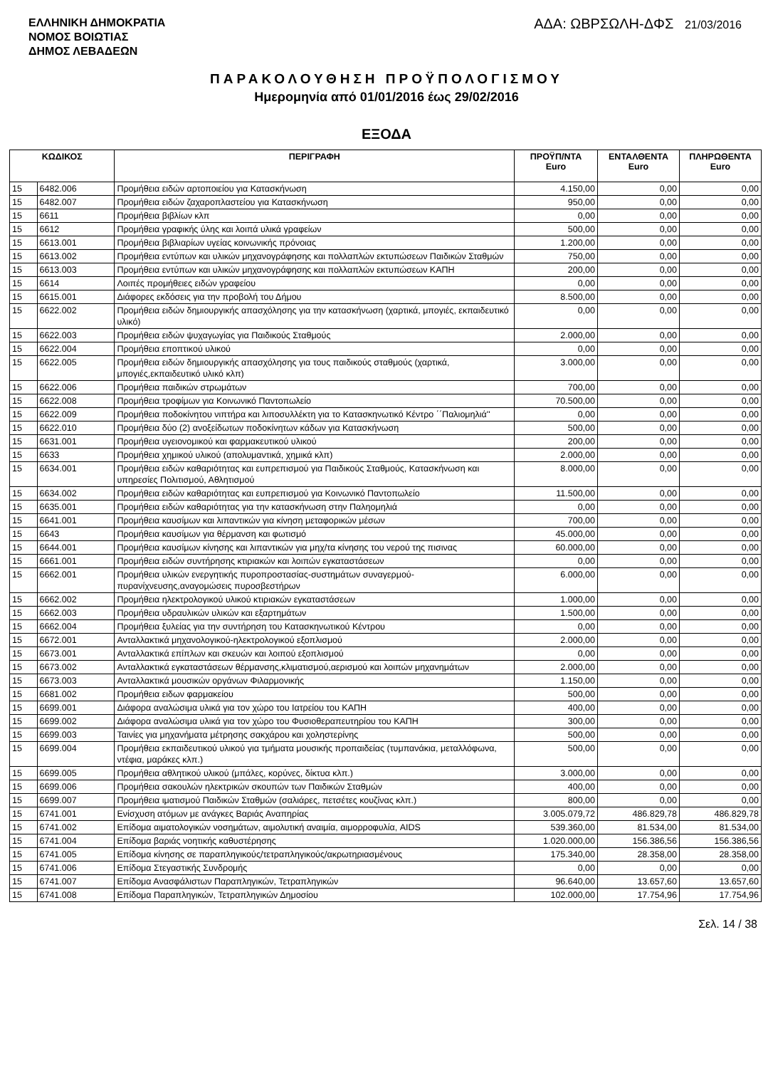ΕΛΛΗΝΙΚΗ ΔΗΜΟΚΡΑΤΙΑ
ΝΟΜΟΣ ΒΟΙΩΤΙΑΣ
ΔΗΜΟΣ ΛΕΒΑΔΕΩΝ
ΑΔΑ: ΩΒΡΣΩΛΗ-ΔΦΣ 21/03/2016
ΠΑΡΑΚΟΛΟΥΘΗΣΗ ΠΡΟΫΠΟΛΟΓΙΣΜΟΥ
Ημερομηνία από 01/01/2016 έως 29/02/2016
ΕΞΟΔΑ
| ΚΩΔΙΚΟΣ | | ΠΕΡΙΓΡΑΦΗ | ΠΡΟΫΠ/ΝΤΑ Euro | ΕΝΤΑΛΘΕΝΤΑ Euro | ΠΛΗΡΩΘΕΝΤΑ Euro |
| --- | --- | --- | --- | --- | --- |
| 15 | 6482.006 | Προμήθεια ειδών αρτοποιείου για Κατασκήνωση | 4.150,00 | 0,00 | 0,00 |
| 15 | 6482.007 | Προμήθεια ειδών ζαχαροπλαστείου για Κατασκήνωση | 950,00 | 0,00 | 0,00 |
| 15 | 6611 | Προμήθεια βιβλίων κλπ | 0,00 | 0,00 | 0,00 |
| 15 | 6612 | Προμήθεια γραφικής ύλης και λοιπά υλικά γραφείων | 500,00 | 0,00 | 0,00 |
| 15 | 6613.001 | Προμήθεια βιβλιαρίων υγείας κοινωνικής πρόνοιας | 1.200,00 | 0,00 | 0,00 |
| 15 | 6613.002 | Προμήθεια εντύπων και υλικών μηχανογράφησης και πολλαπλών εκτυπώσεων Παιδικών Σταθμών | 750,00 | 0,00 | 0,00 |
| 15 | 6613.003 | Προμήθεια εντύπων και υλικών μηχανογράφησης και πολλαπλών εκτυπώσεων ΚΑΠΗ | 200,00 | 0,00 | 0,00 |
| 15 | 6614 | Λοιπές προμήθειες ειδών γραφείου | 0,00 | 0,00 | 0,00 |
| 15 | 6615.001 | Διάφορες εκδόσεις για την προβολή του Δήμου | 8.500,00 | 0,00 | 0,00 |
| 15 | 6622.002 | Προμήθεια ειδών δημιουργικής απασχόλησης για την κατασκήνωση (χαρτικά, μπογιές, εκπαιδευτικό υλικό) | 0,00 | 0,00 | 0,00 |
| 15 | 6622.003 | Προμήθεια ειδών ψυχαγωγίας για Παιδικούς Σταθμούς | 2.000,00 | 0,00 | 0,00 |
| 15 | 6622.004 | Προμήθεια εποπτικού υλικού | 0,00 | 0,00 | 0,00 |
| 15 | 6622.005 | Προμήθεια ειδών δημιουργικής απασχόλησης για τους παιδικούς σταθμούς (χαρτικά, μπογιές,εκπαιδευτικό υλικό κλπ) | 3.000,00 | 0,00 | 0,00 |
| 15 | 6622.006 | Προμήθεια παιδικών στρωμάτων | 700,00 | 0,00 | 0,00 |
| 15 | 6622.008 | Προμήθεια τροφίμων για Κοινωνικό Παντοπωλείο | 70.500,00 | 0,00 | 0,00 |
| 15 | 6622.009 | Προμήθεια ποδοκίνητου νιπτήρα και λιποσυλλέκτη για το Κατασκηνωτικό Κέντρο ΄΄Παλιομηλιά'' | 0,00 | 0,00 | 0,00 |
| 15 | 6622.010 | Προμήθεια δύο (2) ανοξείδωτων ποδοκίνητων κάδων για Κατασκήνωση | 500,00 | 0,00 | 0,00 |
| 15 | 6631.001 | Προμήθεια υγειονομικού και φαρμακευτικού υλικού | 200,00 | 0,00 | 0,00 |
| 15 | 6633 | Προμήθεια χημικού υλικού (απολυμαντικά, χημικά κλπ) | 2.000,00 | 0,00 | 0,00 |
| 15 | 6634.001 | Προμήθεια ειδών καθαριότητας και ευπρεπισμού για Παιδικούς Σταθμούς, Κατασκήνωση και υπηρεσίες Πολιτισμού, Αθλητισμού | 8.000,00 | 0,00 | 0,00 |
| 15 | 6634.002 | Προμήθεια ειδών καθαριότητας και ευπρεπισμού για Κοινωνικό Παντοπωλείο | 11.500,00 | 0,00 | 0,00 |
| 15 | 6635.001 | Προμήθεια ειδών καθαριότητας για την κατασκήνωση στην Παληομηλιά | 0,00 | 0,00 | 0,00 |
| 15 | 6641.001 | Προμήθεια καυσίμων και λιπαντικών για κίνηση μεταφορικών μέσων | 700,00 | 0,00 | 0,00 |
| 15 | 6643 | Προμήθεια καυσίμων για θέρμανση και φωτισμό | 45.000,00 | 0,00 | 0,00 |
| 15 | 6644.001 | Προμήθεια καυσίμων κίνησης και λιπαντικών για μηχ/τα κίνησης του νερού της πισινας | 60.000,00 | 0,00 | 0,00 |
| 15 | 6661.001 | Προμήθεια ειδών συντήρησης κτιριακών και λοιπών εγκαταστάσεων | 0,00 | 0,00 | 0,00 |
| 15 | 6662.001 | Προμήθεια υλικών ενεργητικής πυροπροστασίας-συστημάτων συναγερμού-πυρανίχνευσης,αναγομώσεις πυροσβεστήρων | 6.000,00 | 0,00 | 0,00 |
| 15 | 6662.002 | Προμήθεια ηλεκτρολογικού υλικού κτιριακών εγκαταστάσεων | 1.000,00 | 0,00 | 0,00 |
| 15 | 6662.003 | Προμήθεια υδραυλικών υλικών και εξαρτημάτων | 1.500,00 | 0,00 | 0,00 |
| 15 | 6662.004 | Προμήθεια ξυλείας για την συντήρηση του Κατασκηνωτικού Κέντρου | 0,00 | 0,00 | 0,00 |
| 15 | 6672.001 | Ανταλλακτικά μηχανολογικού-ηλεκτρολογικού εξοπλισμού | 2.000,00 | 0,00 | 0,00 |
| 15 | 6673.001 | Ανταλλακτικά επίπλων και σκευών και λοιπού εξοπλισμού | 0,00 | 0,00 | 0,00 |
| 15 | 6673.002 | Ανταλλακτικά εγκαταστάσεων θέρμανσης,κλιματισμού,αερισμού και λοιπών μηχανημάτων | 2.000,00 | 0,00 | 0,00 |
| 15 | 6673.003 | Ανταλλακτικά μουσικών οργάνων Φιλαρμονικής | 1.150,00 | 0,00 | 0,00 |
| 15 | 6681.002 | Προμήθεια ειδων φαρμακείου | 500,00 | 0,00 | 0,00 |
| 15 | 6699.001 | Διάφορα αναλώσιμα υλικά για τον χώρο του Ιατρείου του ΚΑΠΗ | 400,00 | 0,00 | 0,00 |
| 15 | 6699.002 | Διάφορα αναλώσιμα υλικά για τον χώρο του Φυσιοθεραπευτηρίου του ΚΑΠΗ | 300,00 | 0,00 | 0,00 |
| 15 | 6699.003 | Ταινίες για μηχανήματα μέτρησης σακχάρου και χοληστερίνης | 500,00 | 0,00 | 0,00 |
| 15 | 6699.004 | Προμήθεια εκπαιδευτικού υλικού για τμήματα μουσικής προπαιδείας (τυμπανάκια, μεταλλόφωνα, ντέφια, μαράκες κλπ.) | 500,00 | 0,00 | 0,00 |
| 15 | 6699.005 | Προμήθεια αθλητικού υλικού (μπάλες, κορύνες, δίκτυα κλπ.) | 3.000,00 | 0,00 | 0,00 |
| 15 | 6699.006 | Προμήθεια σακουλών ηλεκτρικών σκουπών των Παιδικών Σταθμών | 400,00 | 0,00 | 0,00 |
| 15 | 6699.007 | Προμήθεια ιματισμού Παιδικών Σταθμών (σαλιάρες, πετσέτες κουζίνας κλπ.) | 800,00 | 0,00 | 0,00 |
| 15 | 6741.001 | Ενίσχυση ατόμων με ανάγκες Βαριάς Αναπηρίας | 3.005.079,72 | 486.829,78 | 486.829,78 |
| 15 | 6741.002 | Επίδομα αιματολογικών νοσημάτων, αιμολυτική αναιμία, αιμορροφυλία, AIDS | 539.360,00 | 81.534,00 | 81.534,00 |
| 15 | 6741.004 | Επίδομα βαριάς νοητικής καθυστέρησης | 1.020.000,00 | 156.386,56 | 156.386,56 |
| 15 | 6741.005 | Επίδομα κίνησης σε παραπληγικούς/τετραπληγικούς/ακρωτηριασμένους | 175.340,00 | 28.358,00 | 28.358,00 |
| 15 | 6741.006 | Επίδομα Στεγαστικής Συνδρομής | 0,00 | 0,00 | 0,00 |
| 15 | 6741.007 | Επίδομα Ανασφάλιστων Παραπληγικών, Τετραπληγικών | 96.640,00 | 13.657,60 | 13.657,60 |
| 15 | 6741.008 | Επίδομα Παραπληγικών, Τετραπληγικών Δημοσίου | 102.000,00 | 17.754,96 | 17.754,96 |
Σελ. 14 / 38